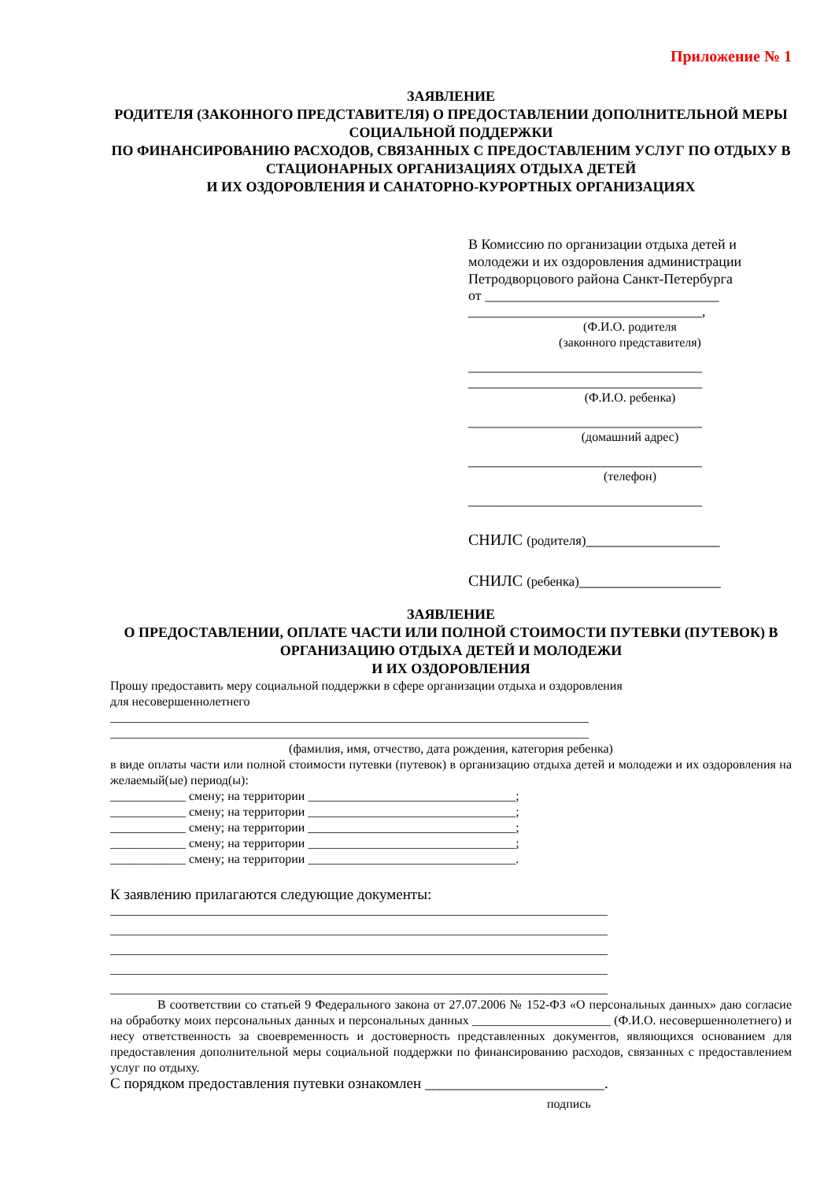Приложение № 1
ЗАЯВЛЕНИЕ
РОДИТЕЛЯ (ЗАКОННОГО ПРЕДСТАВИТЕЛЯ) О ПРЕДОСТАВЛЕНИИ ДОПОЛНИТЕЛЬНОЙ МЕРЫ СОЦИАЛЬНОЙ ПОДДЕРЖКИ
ПО ФИНАНСИРОВАНИЮ РАСХОДОВ, СВЯЗАННЫХ С ПРЕДОСТАВЛЕНИМ УСЛУГ ПО ОТДЫХУ В СТАЦИОНАРНЫХ ОРГАНИЗАЦИЯХ ОТДЫХА ДЕТЕЙ
И ИХ ОЗДОРОВЛЕНИЯ И САНАТОРНО-КУРОРТНЫХ ОРГАНИЗАЦИЯХ
В Комиссию по организации отдыха детей и молодежи и их оздоровления администрации Петродворцового района Санкт-Петербурга
от _________________________________
_________________________________,
(Ф.И.О. родителя
(законного представителя)
_________________________________
_________________________________
(Ф.И.О. ребенка)
_________________________________
(домашний адрес)
_________________________________
(телефон)
_________________________________
СНИЛС (родителя)_________________
СНИЛС (ребенка)__________________
ЗАЯВЛЕНИЕ
О ПРЕДОСТАВЛЕНИИ, ОПЛАТЕ ЧАСТИ ИЛИ ПОЛНОЙ СТОИМОСТИ ПУТЕВКИ (ПУТЕВОК) В ОРГАНИЗАЦИЮ ОТДЫХА ДЕТЕЙ И МОЛОДЕЖИ
И ИХ ОЗДОРОВЛЕНИЯ
Прошу предоставить меру социальной поддержки в сфере организации отдыха и оздоровления
для несовершеннолетнего
____________________________________________________________________________
____________________________________________________________________________
(фамилия, имя, отчество, дата рождения, категория ребенка)
в виде оплаты части или полной стоимости путевки (путевок) в организацию отдыха детей и молодежи и их оздоровления на желаемый(ые) период(ы):
____________ смену; на территории _________________________________;
____________ смену; на территории _________________________________;
____________ смену; на территории _________________________________;
____________ смену; на территории _________________________________;
____________ смену; на территории _________________________________.
К заявлению прилагаются следующие документы:
_______________________________________________________________________________
_______________________________________________________________________________
_______________________________________________________________________________
_______________________________________________________________________________
_______________________________________________________________________________
В соответствии со статьей 9 Федерального закона от 27.07.2006 № 152-ФЗ «О персональных данных» даю согласие на обработку моих персональных данных и персональных данных ______________________ (Ф.И.О. несовершеннолетнего) и несу ответственность за своевременность и достоверность представленных документов, являющихся основанием для предоставления дополнительной меры социальной поддержки по финансированию расходов, связанных с предоставлением услуг по отдыху.
С порядком предоставления путевки ознакомлен ________________________.
подпись